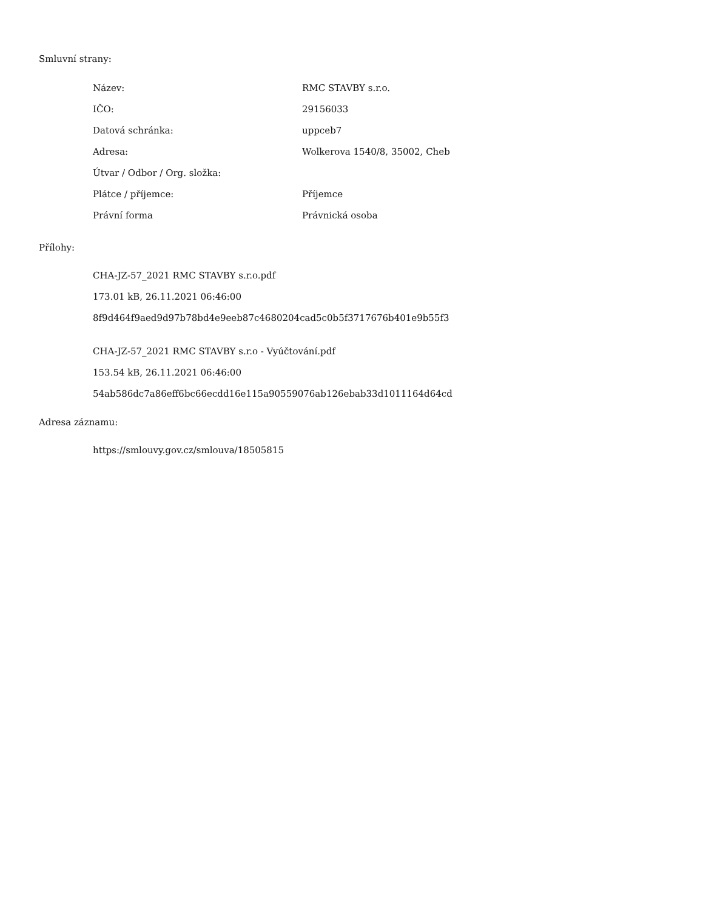Smluvní strany:
| Název: | RMC STAVBY s.r.o. |
| IČO: | 29156033 |
| Datová schránka: | uppceb7 |
| Adresa: | Wolkerova 1540/8, 35002, Cheb |
| Útvar / Odbor / Org. složka: | |
| Plátce / příjemce: | Příjemce |
| Právní forma | Právnická osoba |
Přílohy:
CHA-JZ-57_2021 RMC STAVBY s.r.o.pdf
173.01 kB, 26.11.2021 06:46:00
8f9d464f9aed9d97b78bd4e9eeb87c4680204cad5c0b5f3717676b401e9b55f3
CHA-JZ-57_2021 RMC STAVBY s.r.o - Vyúčtování.pdf
153.54 kB, 26.11.2021 06:46:00
54ab586dc7a86eff6bc66ecdd16e115a90559076ab126ebab33d1011164d64cd
Adresa záznamu:
https://smlouvy.gov.cz/smlouva/18505815